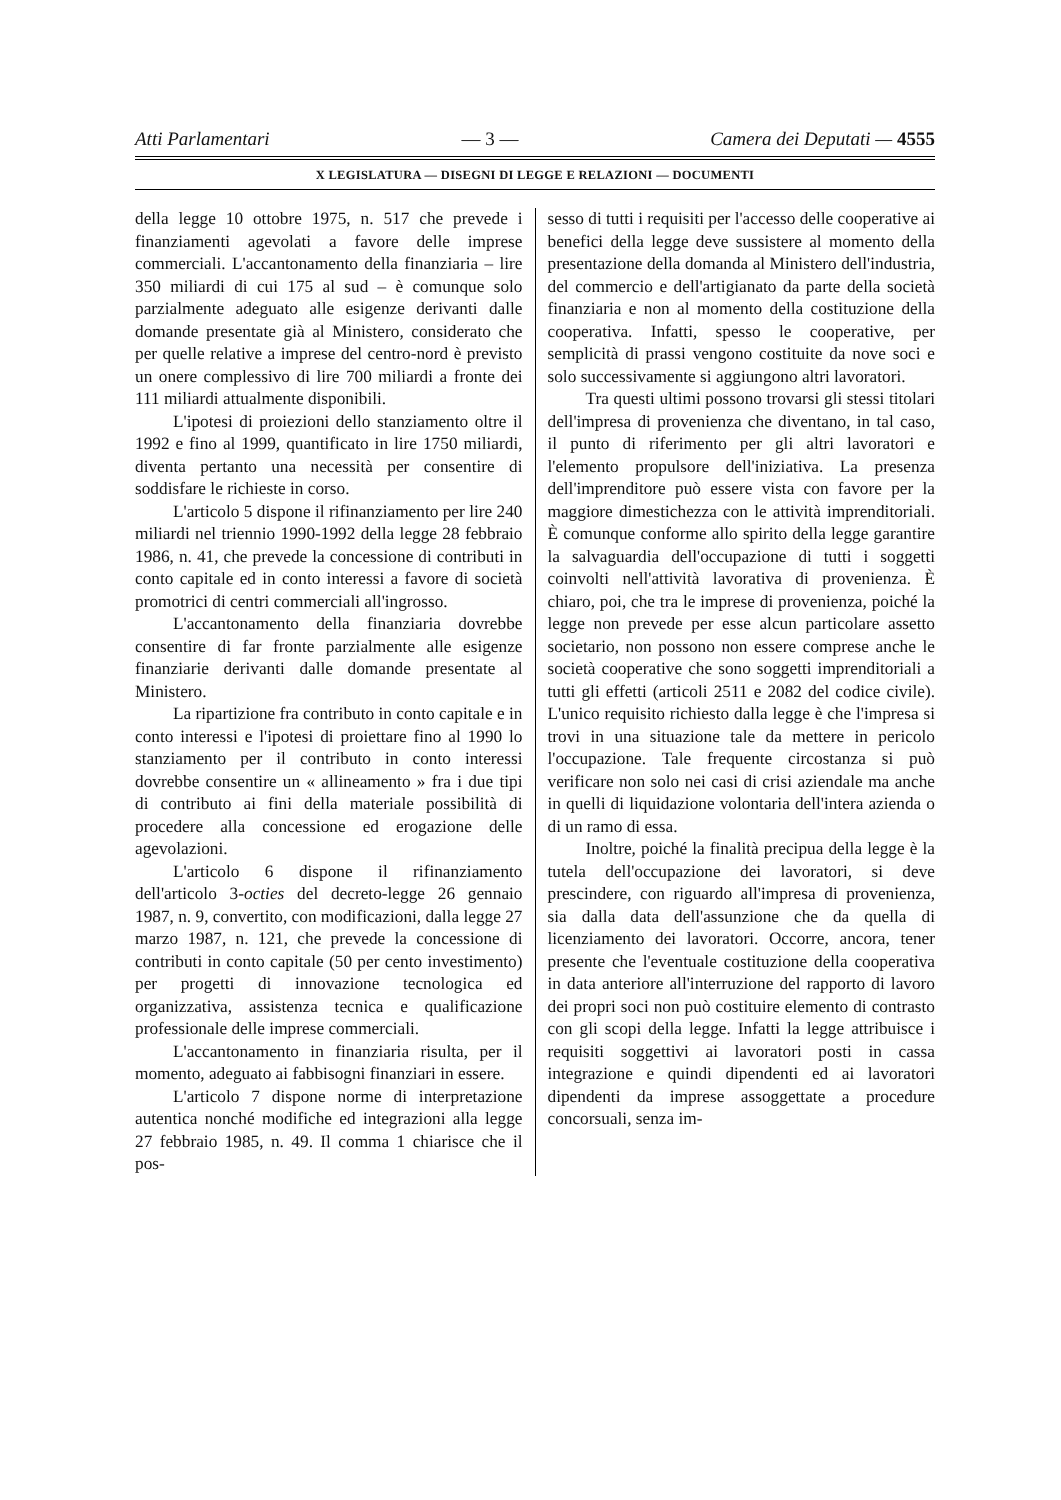Atti Parlamentari — 3 — Camera dei Deputati — 4555
X LEGISLATURA — DISEGNI DI LEGGE E RELAZIONI — DOCUMENTI
della legge 10 ottobre 1975, n. 517 che prevede i finanziamenti agevolati a favore delle imprese commerciali. L'accantonamento della finanziaria – lire 350 miliardi di cui 175 al sud – è comunque solo parzialmente adeguato alle esigenze derivanti dalle domande presentate già al Ministero, considerato che per quelle relative a imprese del centro-nord è previsto un onere complessivo di lire 700 miliardi a fronte dei 111 miliardi attualmente disponibili.
L'ipotesi di proiezioni dello stanziamento oltre il 1992 e fino al 1999, quantificato in lire 1750 miliardi, diventa pertanto una necessità per consentire di soddisfare le richieste in corso.
L'articolo 5 dispone il rifinanziamento per lire 240 miliardi nel triennio 1990-1992 della legge 28 febbraio 1986, n. 41, che prevede la concessione di contributi in conto capitale ed in conto interessi a favore di società promotrici di centri commerciali all'ingrosso.
L'accantonamento della finanziaria dovrebbe consentire di far fronte parzialmente alle esigenze finanziarie derivanti dalle domande presentate al Ministero.
La ripartizione fra contributo in conto capitale e in conto interessi e l'ipotesi di proiettare fino al 1990 lo stanziamento per il contributo in conto interessi dovrebbe consentire un « allineamento » fra i due tipi di contributo ai fini della materiale possibilità di procedere alla concessione ed erogazione delle agevolazioni.
L'articolo 6 dispone il rifinanziamento dell'articolo 3-octies del decreto-legge 26 gennaio 1987, n. 9, convertito, con modificazioni, dalla legge 27 marzo 1987, n. 121, che prevede la concessione di contributi in conto capitale (50 per cento investimento) per progetti di innovazione tecnologica ed organizzativa, assistenza tecnica e qualificazione professionale delle imprese commerciali.
L'accantonamento in finanziaria risulta, per il momento, adeguato ai fabbisogni finanziari in essere.
L'articolo 7 dispone norme di interpretazione autentica nonché modifiche ed integrazioni alla legge 27 febbraio 1985, n. 49. Il comma 1 chiarisce che il pos-
sesso di tutti i requisiti per l'accesso delle cooperative ai benefici della legge deve sussistere al momento della presentazione della domanda al Ministero dell'industria, del commercio e dell'artigianato da parte della società finanziaria e non al momento della costituzione della cooperativa. Infatti, spesso le cooperative, per semplicità di prassi vengono costituite da nove soci e solo successivamente si aggiungono altri lavoratori.
Tra questi ultimi possono trovarsi gli stessi titolari dell'impresa di provenienza che diventano, in tal caso, il punto di riferimento per gli altri lavoratori e l'elemento propulsore dell'iniziativa. La presenza dell'imprenditore può essere vista con favore per la maggiore dimestichezza con le attività imprenditoriali. È comunque conforme allo spirito della legge garantire la salvaguardia dell'occupazione di tutti i soggetti coinvolti nell'attività lavorativa di provenienza. È chiaro, poi, che tra le imprese di provenienza, poiché la legge non prevede per esse alcun particolare assetto societario, non possono non essere comprese anche le società cooperative che sono soggetti imprenditoriali a tutti gli effetti (articoli 2511 e 2082 del codice civile). L'unico requisito richiesto dalla legge è che l'impresa si trovi in una situazione tale da mettere in pericolo l'occupazione. Tale frequente circostanza si può verificare non solo nei casi di crisi aziendale ma anche in quelli di liquidazione volontaria dell'intera azienda o di un ramo di essa.
Inoltre, poiché la finalità precipua della legge è la tutela dell'occupazione dei lavoratori, si deve prescindere, con riguardo all'impresa di provenienza, sia dalla data dell'assunzione che da quella di licenziamento dei lavoratori. Occorre, ancora, tener presente che l'eventuale costituzione della cooperativa in data anteriore all'interruzione del rapporto di lavoro dei propri soci non può costituire elemento di contrasto con gli scopi della legge. Infatti la legge attribuisce i requisiti soggettivi ai lavoratori posti in cassa integrazione e quindi dipendenti ed ai lavoratori dipendenti da imprese assoggettate a procedure concorsuali, senza im-